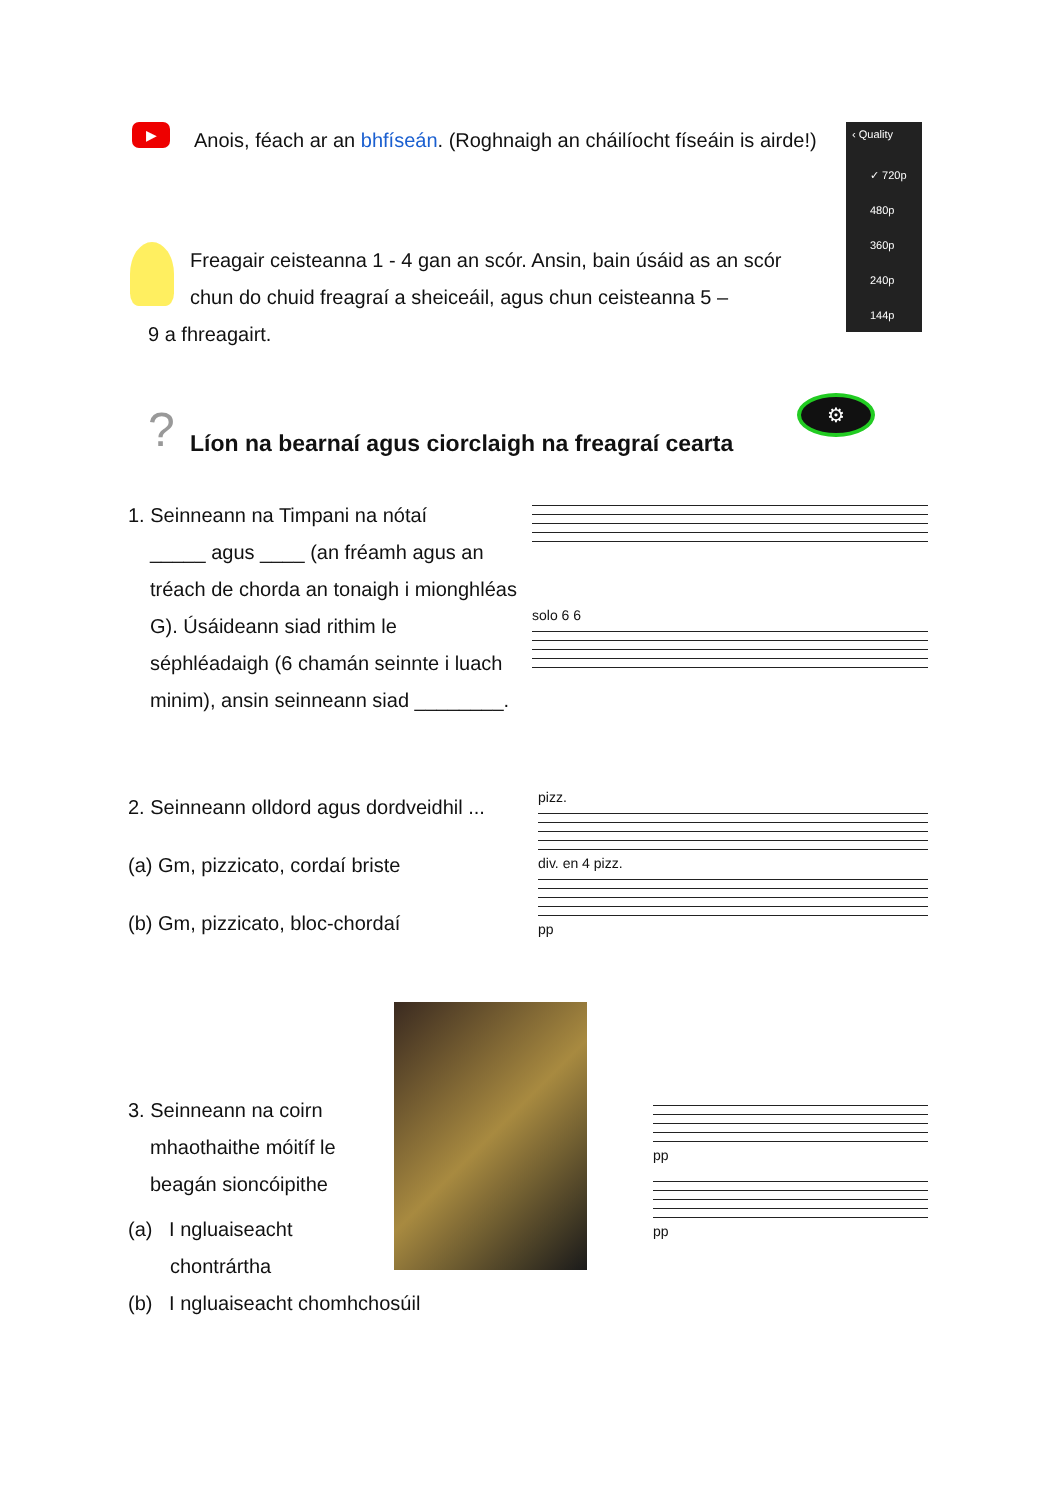▶
Anois, féach ar an bhfíseán. (Roghnaigh an cháilíocht físeáin is airde!)
‹ Quality
✓ 720p
480p
360p
240p
144p
Freagair ceisteanna 1 - 4 gan an scór. Ansin, bain úsáid as an scór chun do chuid freagraí a sheiceáil, agus chun ceisteanna 5 –
9 a fhreagairt.
?
Líon na bearnaí agus ciorclaigh na freagraí cearta
⚙
1. Seinneann na Timpani na nótaí
_____ agus ____ (an fréamh agus an tréach de chorda an tonaigh i mionghléas G). Úsáideann siad rithim le séphléadaigh (6 chamán seinnte i luach minim), ansin seinneann siad ________.
solo 6 6
2. Seinneann olldord agus dordveidhil ...
(a) Gm, pizzicato, cordaí briste
(b) Gm, pizzicato, bloc-chordaí
pizz.
div. en 4 pizz.
pp
3. Seinneann na coirn
mhaothaithe móitíf le beagán sioncóipithe
(a) I ngluaiseacht
chontrártha
pp
pp
(b) I ngluaiseacht chomhchosúil